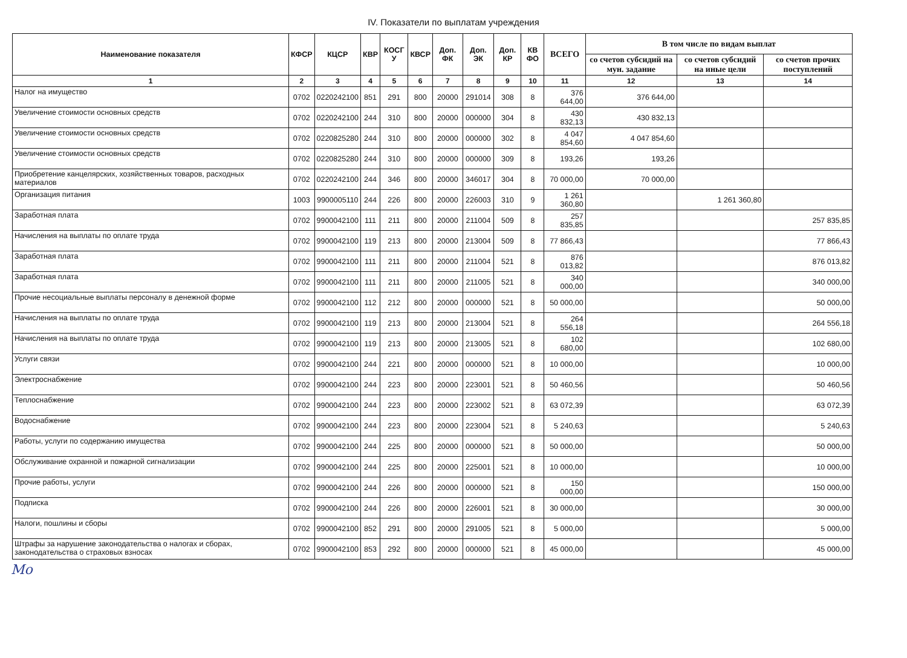IV. Показатели по выплатам учреждения
| Наименование показателя | КФСР | КЦСР | КВР | КОСГ У | КВСР | Доп. ФК | Доп. ЭК | Доп. КР | КВ ФО | ВСЕГО | В том числе по видам выплат | | |
| --- | --- | --- | --- | --- | --- | --- | --- | --- | --- | --- | --- | --- | --- |
| | | | | | | | | | | | со счетов субсидий на мун. задание | со счетов субсидий на иные цели | со счетов прочих поступлений |
| 1 | 2 | 3 | 4 | 5 | 6 | 7 | 8 | 9 | 10 | 11 | 12 | 13 | 14 |
| Налог на имущество | 0702 | 0220242100 | 851 | 291 | 800 | 20000 | 291014 | 308 | 8 | 376 644,00 | 376 644,00 | | |
| Увеличение стоимости основных средств | 0702 | 0220242100 | 244 | 310 | 800 | 20000 | 000000 | 304 | 8 | 430 832,13 | 430 832,13 | | |
| Увеличение стоимости основных средств | 0702 | 0220825280 | 244 | 310 | 800 | 20000 | 000000 | 302 | 8 | 4 047 854,60 | 4 047 854,60 | | |
| Увеличение стоимости основных средств | 0702 | 0220825280 | 244 | 310 | 800 | 20000 | 000000 | 309 | 8 | 193,26 | 193,26 | | |
| Приобретение канцелярских, хозяйственных товаров, расходных материалов | 0702 | 0220242100 | 244 | 346 | 800 | 20000 | 346017 | 304 | 8 | 70 000,00 | 70 000,00 | | |
| Организация питания | 1003 | 9900005110 | 244 | 226 | 800 | 20000 | 226003 | 310 | 9 | 1 261 360,80 | | 1 261 360,80 | |
| Заработная плата | 0702 | 9900042100 | 111 | 211 | 800 | 20000 | 211004 | 509 | 8 | 257 835,85 | | | 257 835,85 |
| Начисления на выплаты по оплате труда | 0702 | 9900042100 | 119 | 213 | 800 | 20000 | 213004 | 509 | 8 | 77 866,43 | | | 77 866,43 |
| Заработная плата | 0702 | 9900042100 | 111 | 211 | 800 | 20000 | 211004 | 521 | 8 | 876 013,82 | | | 876 013,82 |
| Заработная плата | 0702 | 9900042100 | 111 | 211 | 800 | 20000 | 211005 | 521 | 8 | 340 000,00 | | | 340 000,00 |
| Прочие несоциальные выплаты персоналу в денежной форме | 0702 | 9900042100 | 112 | 212 | 800 | 20000 | 000000 | 521 | 8 | 50 000,00 | | | 50 000,00 |
| Начисления на выплаты по оплате труда | 0702 | 9900042100 | 119 | 213 | 800 | 20000 | 213004 | 521 | 8 | 264 556,18 | | | 264 556,18 |
| Начисления на выплаты по оплате труда | 0702 | 9900042100 | 119 | 213 | 800 | 20000 | 213005 | 521 | 8 | 102 680,00 | | | 102 680,00 |
| Услуги связи | 0702 | 9900042100 | 244 | 221 | 800 | 20000 | 000000 | 521 | 8 | 10 000,00 | | | 10 000,00 |
| Электроснабжение | 0702 | 9900042100 | 244 | 223 | 800 | 20000 | 223001 | 521 | 8 | 50 460,56 | | | 50 460,56 |
| Теплоснабжение | 0702 | 9900042100 | 244 | 223 | 800 | 20000 | 223002 | 521 | 8 | 63 072,39 | | | 63 072,39 |
| Водоснабжение | 0702 | 9900042100 | 244 | 223 | 800 | 20000 | 223004 | 521 | 8 | 5 240,63 | | | 5 240,63 |
| Работы, услуги по содержанию имущества | 0702 | 9900042100 | 244 | 225 | 800 | 20000 | 000000 | 521 | 8 | 50 000,00 | | | 50 000,00 |
| Обслуживание охранной и пожарной сигнализации | 0702 | 9900042100 | 244 | 225 | 800 | 20000 | 225001 | 521 | 8 | 10 000,00 | | | 10 000,00 |
| Прочие работы, услуги | 0702 | 9900042100 | 244 | 226 | 800 | 20000 | 000000 | 521 | 8 | 150 000,00 | | | 150 000,00 |
| Подписка | 0702 | 9900042100 | 244 | 226 | 800 | 20000 | 226001 | 521 | 8 | 30 000,00 | | | 30 000,00 |
| Налоги, пошлины и сборы | 0702 | 9900042100 | 852 | 291 | 800 | 20000 | 291005 | 521 | 8 | 5 000,00 | | | 5 000,00 |
| Штрафы за нарушение законодательства о налогах и сборах, законодательства о страховых взносах | 0702 | 9900042100 | 853 | 292 | 800 | 20000 | 000000 | 521 | 8 | 45 000,00 | | | 45 000,00 |
Мо